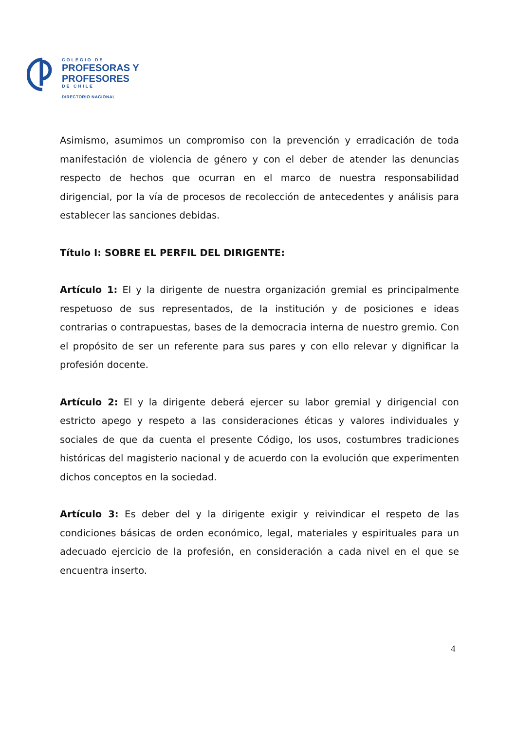COLEGIO DE
PROFESORAS Y
PROFESORES
DE CHILE
DIRECTORIO NACIONAL
Asimismo, asumimos un compromiso con la prevención y erradicación de toda manifestación de violencia de género y con el deber de atender las denuncias respecto de hechos que ocurran en el marco de nuestra responsabilidad dirigencial, por la vía de procesos de recolección de antecedentes y análisis para establecer las sanciones debidas.
Título I: SOBRE EL PERFIL DEL DIRIGENTE:
Artículo 1: El y la dirigente de nuestra organización gremial es principalmente respetuoso de sus representados, de la institución y de posiciones e ideas contrarias o contrapuestas, bases de la democracia interna de nuestro gremio. Con el propósito de ser un referente para sus pares y con ello relevar y dignificar la profesión docente.
Artículo 2: El y la dirigente deberá ejercer su labor gremial y dirigencial con estricto apego y respeto a las consideraciones éticas y valores individuales y sociales de que da cuenta el presente Código, los usos, costumbres tradiciones históricas del magisterio nacional y de acuerdo con la evolución que experimenten dichos conceptos en la sociedad.
Artículo 3: Es deber del y la dirigente exigir y reivindicar el respeto de las condiciones básicas de orden económico, legal, materiales y espirituales para un adecuado ejercicio de la profesión, en consideración a cada nivel en el que se encuentra inserto.
4